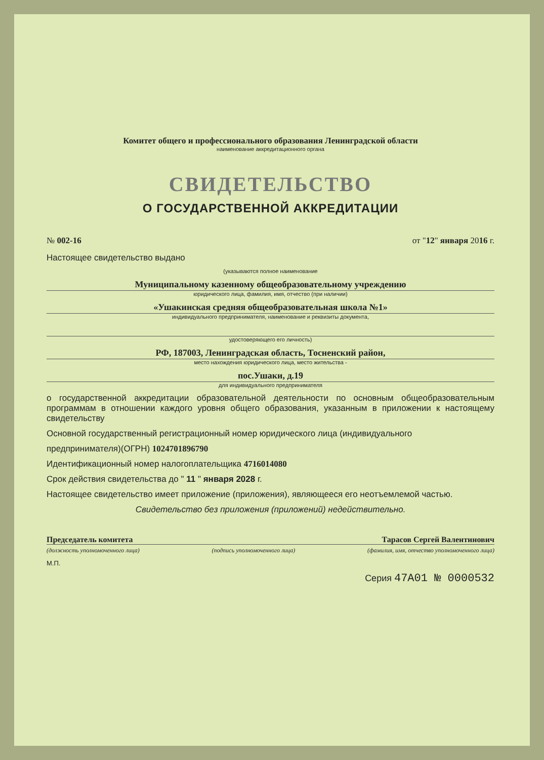Комитет общего и профессионального образования Ленинградской области
наименование аккредитационного органа
СВИДЕТЕЛЬСТВО
О ГОСУДАРСТВЕННОЙ АККРЕДИТАЦИИ
№ 002-16 от "12" января 2016 г.
Настоящее свидетельство выдано
(указываются полное наименование
Муниципальному казенному общеобразовательному учреждению
юридического лица, фамилия, имя, отчество (при наличии)
«Ушакинская средняя общеобразовательная школа №1»
индивидуального предпринимателя, наименование и реквизиты документа,
удостоверяющего его личность)
РФ, 187003, Ленинградская область, Тосненский район,
место нахождения юридического лица, место жительства -
пос.Ушаки, д.19
для индивидуального предпринимателя
о государственной аккредитации образовательной деятельности по основным общеобразовательным программам в отношении каждого уровня общего образования, указанным в приложении к настоящему свидетельству
Основной государственный регистрационный номер юридического лица (индивидуального
предпринимателя)(ОГРН) 1024701896790
Идентификационный номер налогоплательщика 4716014080
Срок действия свидетельства до " 11 " января 2028 г.
Настоящее свидетельство имеет приложение (приложения), являющееся его неотъемлемой частью.
Свидетельство без приложения (приложений) недействительно.
Председатель комитета Тарасов Сергей Валентинович
(должность уполномоченного лица) (подпись уполномоченного лица) (фамилия, имя, отчество уполномоченного лица)
М.П.
Серия 47А01 № 0000532